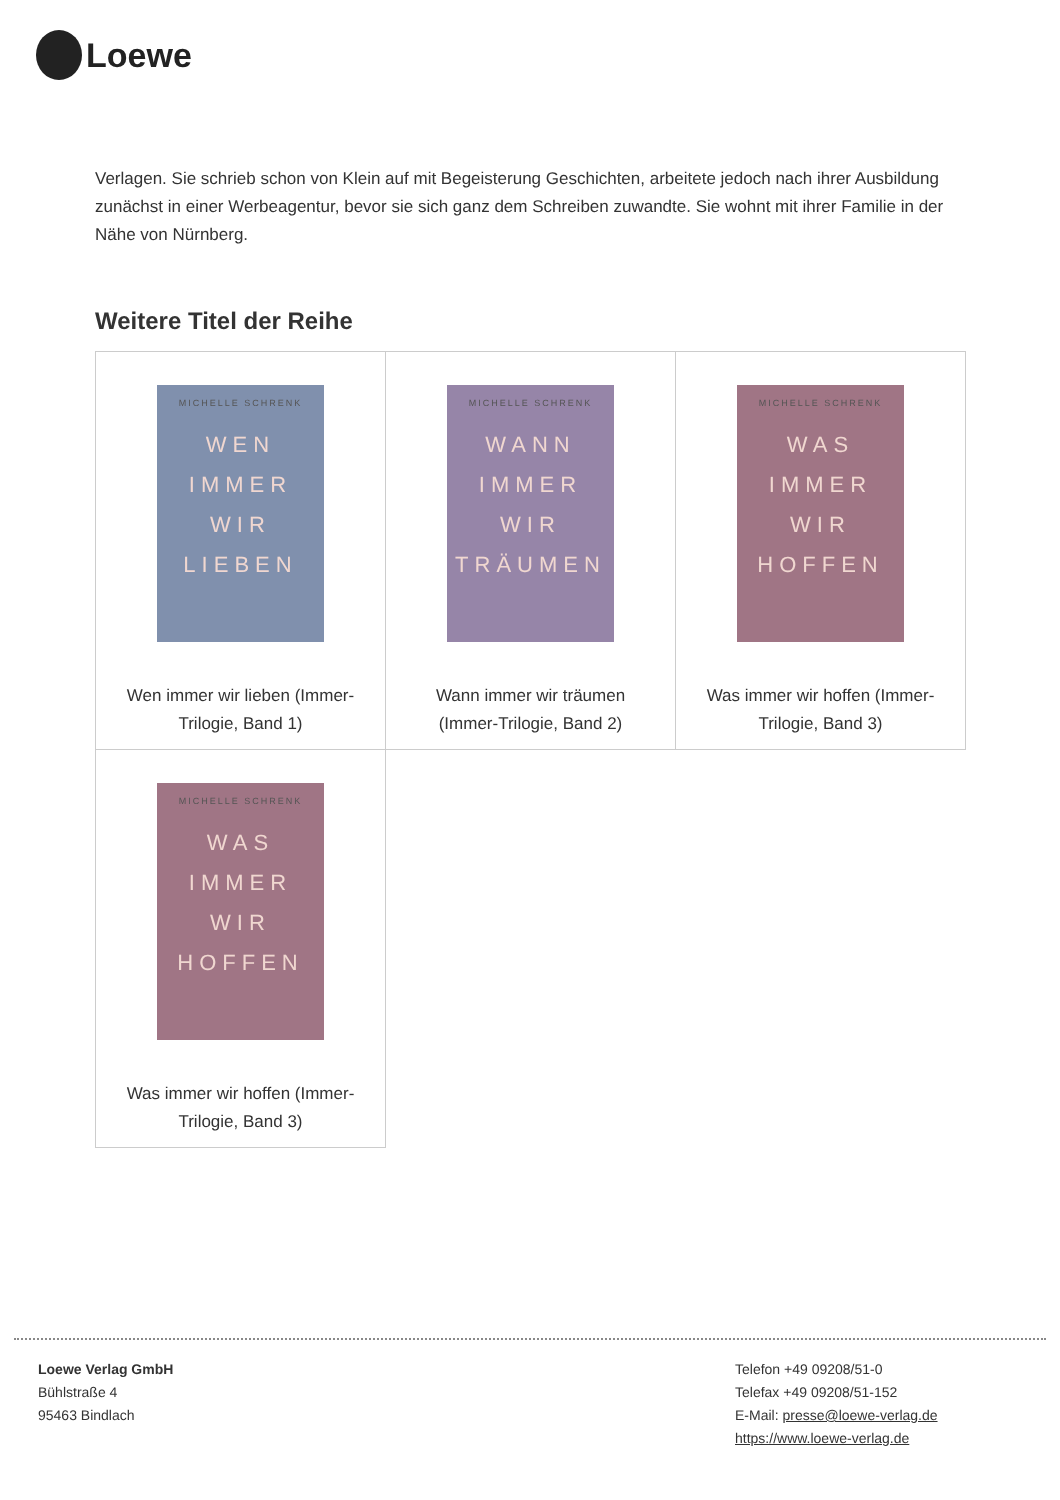Loewe
Verlagen. Sie schrieb schon von Klein auf mit Begeisterung Geschichten, arbeitete jedoch nach ihrer Ausbildung zunächst in einer Werbeagentur, bevor sie sich ganz dem Schreiben zuwandte. Sie wohnt mit ihrer Familie in der Nähe von Nürnberg.
Weitere Titel der Reihe
| MICHELLE SCHRENK WEN IMMER WIR LIEBEN Wen immer wir lieben (Immer-Trilogie, Band 1) | MICHELLE SCHRENK WANN IMMER WIR TRÄUMEN Wann immer wir träumen (Immer-Trilogie, Band 2) | MICHELLE SCHRENK WAS IMMER WIR HOFFEN Was immer wir hoffen (Immer-Trilogie, Band 3) |
| MICHELLE SCHRENK WAS IMMER WIR HOFFEN Was immer wir hoffen (Immer-Trilogie, Band 3) | | |
Loewe Verlag GmbH
Bühlstraße 4
95463 Bindlach
Telefon +49 09208/51-0
Telefax +49 09208/51-152
E-Mail: presse@loewe-verlag.de
https://www.loewe-verlag.de